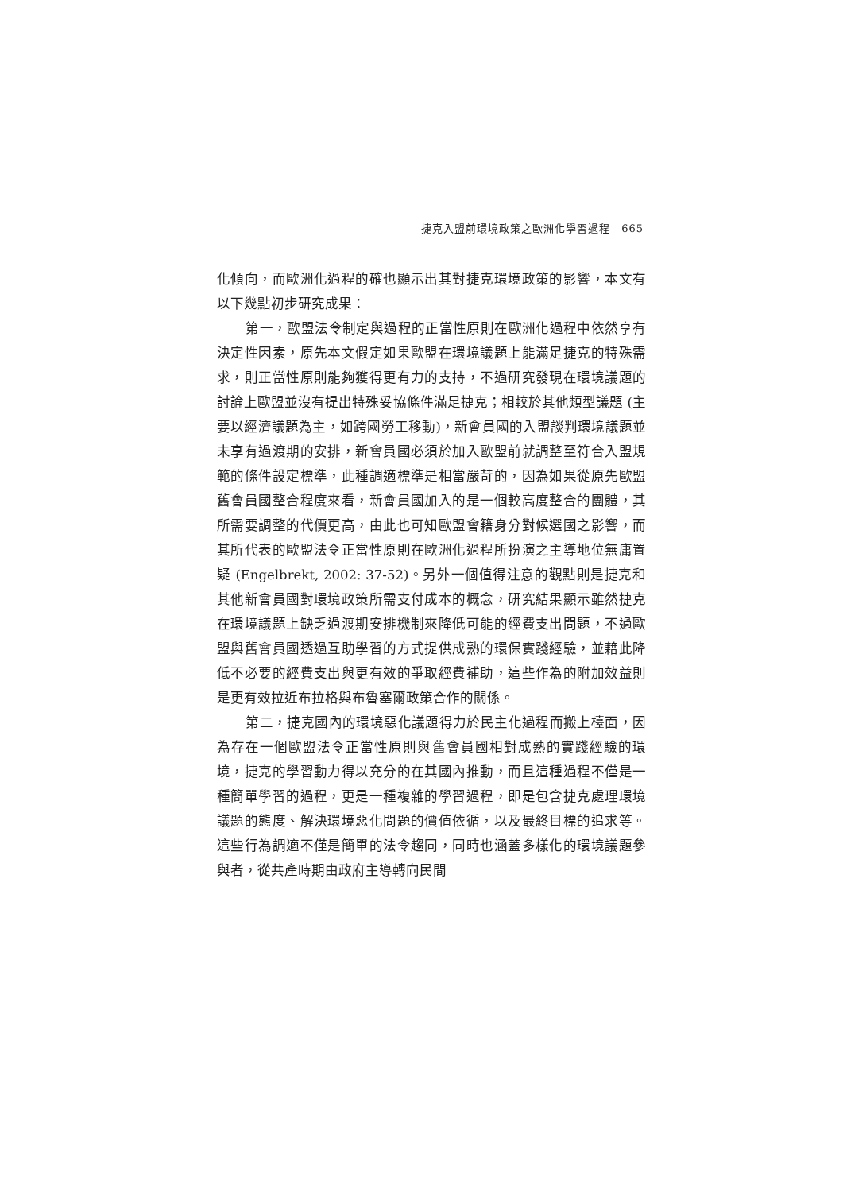捷克入盟前環境政策之歐洲化學習過程　665
化傾向，而歐洲化過程的確也顯示出其對捷克環境政策的影響，本文有以下幾點初步研究成果：
第一，歐盟法令制定與過程的正當性原則在歐洲化過程中依然享有決定性因素，原先本文假定如果歐盟在環境議題上能滿足捷克的特殊需求，則正當性原則能夠獲得更有力的支持，不過研究發現在環境議題的討論上歐盟並沒有提出特殊妥協條件滿足捷克；相較於其他類型議題 (主要以經濟議題為主，如跨國勞工移動)，新會員國的入盟談判環境議題並未享有過渡期的安排，新會員國必須於加入歐盟前就調整至符合入盟規範的條件設定標準，此種調適標準是相當嚴苛的，因為如果從原先歐盟舊會員國整合程度來看，新會員國加入的是一個較高度整合的團體，其所需要調整的代價更高，由此也可知歐盟會籍身分對候選國之影響，而其所代表的歐盟法令正當性原則在歐洲化過程所扮演之主導地位無庸置疑 (Engelbrekt, 2002: 37-52)。另外一個值得注意的觀點則是捷克和其他新會員國對環境政策所需支付成本的概念，研究結果顯示雖然捷克在環境議題上缺乏過渡期安排機制來降低可能的經費支出問題，不過歐盟與舊會員國透過互助學習的方式提供成熟的環保實踐經驗，並藉此降低不必要的經費支出與更有效的爭取經費補助，這些作為的附加效益則是更有效拉近布拉格與布魯塞爾政策合作的關係。
第二，捷克國內的環境惡化議題得力於民主化過程而搬上檯面，因為存在一個歐盟法令正當性原則與舊會員國相對成熟的實踐經驗的環境，捷克的學習動力得以充分的在其國內推動，而且這種過程不僅是一種簡單學習的過程，更是一種複雜的學習過程，即是包含捷克處理環境議題的態度、解決環境惡化問題的價值依循，以及最終目標的追求等。這些行為調適不僅是簡單的法令趨同，同時也涵蓋多樣化的環境議題參與者，從共產時期由政府主導轉向民間